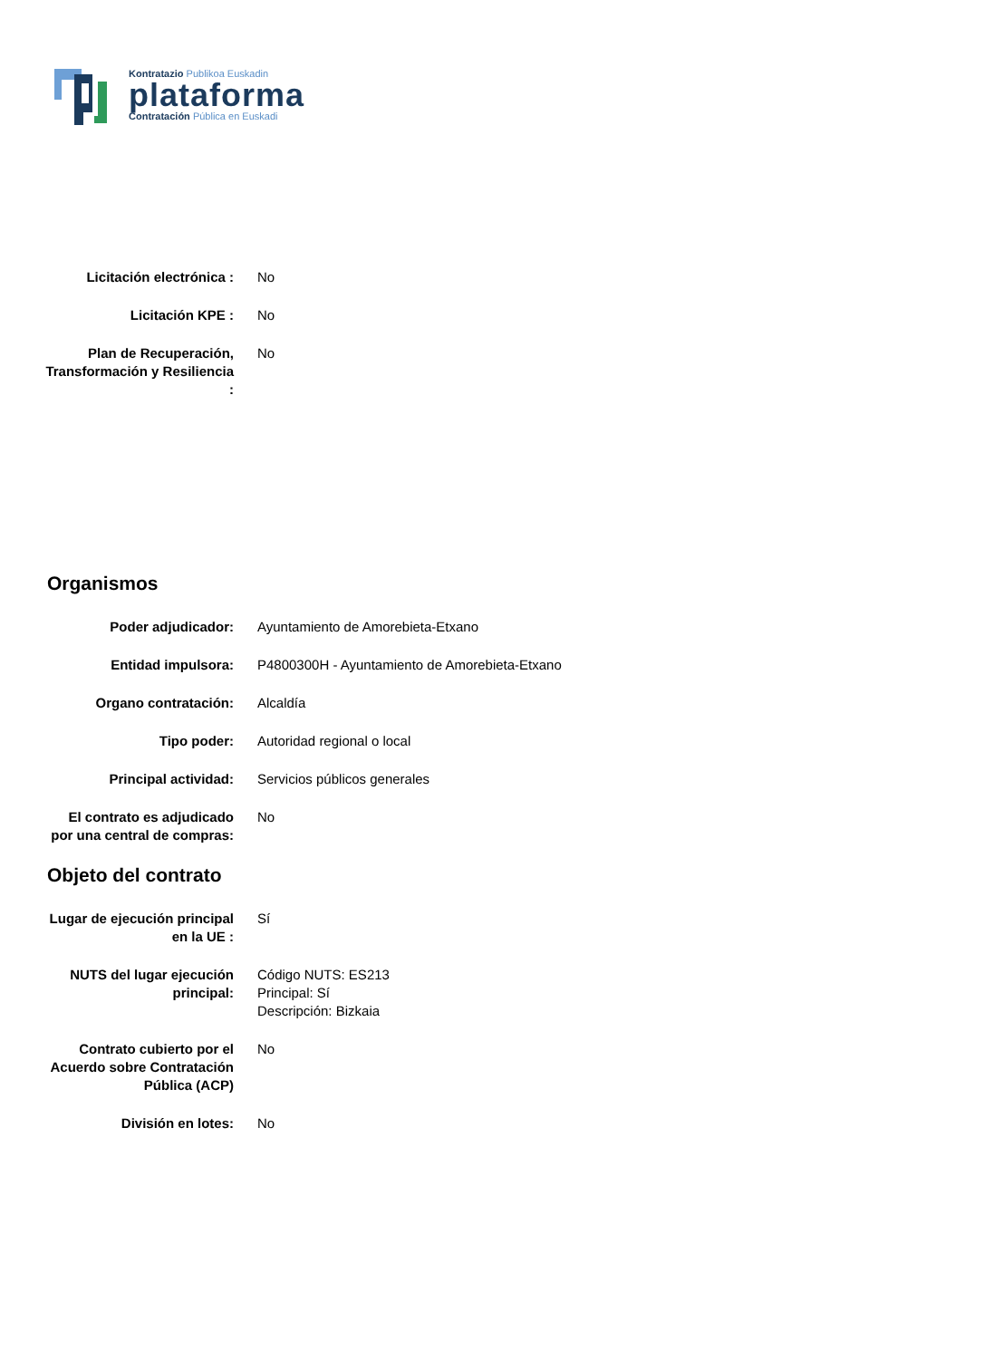Kontratazio Publikoa Euskadin
plataforma
Contratación Pública en Euskadi
Licitación electrónica :
No
Licitación KPE : No
Plan de Recuperación, Transformación y Resiliencia :
No
Organismos
Poder adjudicador: Ayuntamiento de Amorebieta-Etxano
Entidad impulsora: P4800300H - Ayuntamiento de Amorebieta-Etxano
Organo contratación: Alcaldía
Tipo poder: Autoridad regional o local
Principal actividad: Servicios públicos generales
El contrato es adjudicado por una central de compras:
No
Objeto del contrato
Lugar de ejecución principal en la UE :
Sí
NUTS del lugar ejecución principal:
Código NUTS: ES213
Principal: Sí
Descripción: Bizkaia
Contrato cubierto por el Acuerdo sobre Contratación Pública (ACP)
No
División en lotes: No